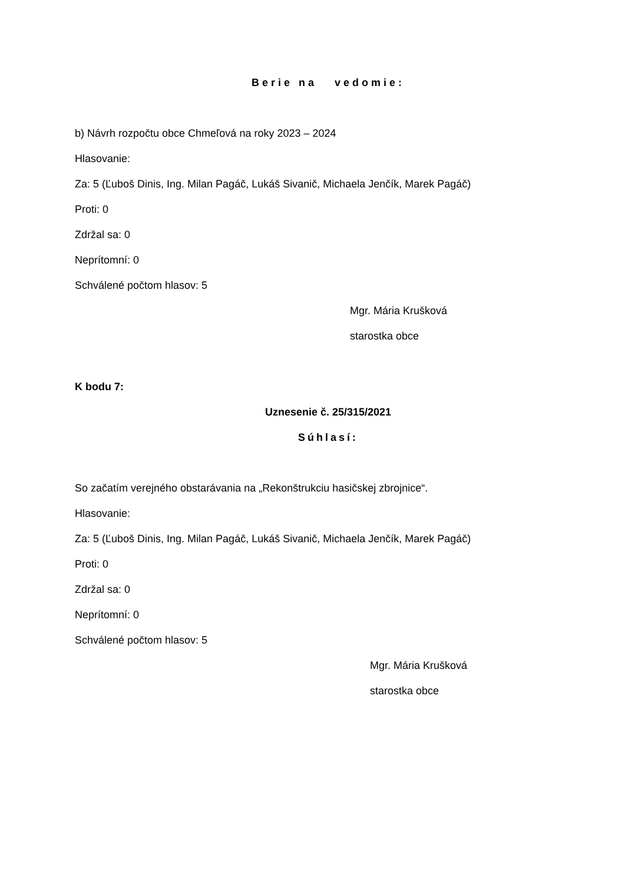Berie na vedomie:
b) Návrh rozpočtu obce Chmeľová na roky 2023 – 2024
Hlasovanie:
Za: 5 (Ľuboš Dinis, Ing. Milan Pagáč, Lukáš Sivanič, Michaela Jenčík, Marek Pagáč)
Proti: 0
Zdržal sa: 0
Neprítomní: 0
Schválené počtom hlasov: 5
Mgr. Mária Krušková
starostka obce
K bodu 7:
Uznesenie č. 25/315/2021
Súhlasí:
So začatím verejného obstarávania na „Rekonštrukciu hasičskej zbrojnice“.
Hlasovanie:
Za: 5 (Ľuboš Dinis, Ing. Milan Pagáč, Lukáš Sivanič, Michaela Jenčík, Marek Pagáč)
Proti: 0
Zdržal sa: 0
Neprítomní: 0
Schválené počtom hlasov: 5
Mgr. Mária Krušková
starostka obce